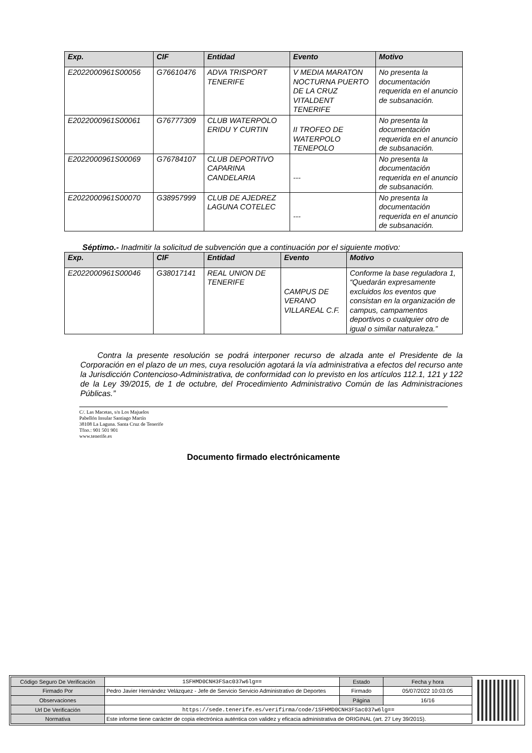| Exp. | CIF | Entidad | Evento | Motivo |
| --- | --- | --- | --- | --- |
| E2022000961S00056 | G76610476 | ADVA TRISPORT TENERIFE | V MEDIA MARATON NOCTURNA PUERTO DE LA CRUZ VITALDENT TENERIFE | No presenta la documentación requerida en el anuncio de subsanación. |
| E2022000961S00061 | G76777309 | CLUB WATERPOLO ERIDU Y CURTIN | II TROFEO DE WATERPOLO TENEPOLO | No presenta la documentación requerida en el anuncio de subsanación. |
| E2022000961S00069 | G76784107 | CLUB DEPORTIVO CAPARINA CANDELARIA | --- | No presenta la documentación requerida en el anuncio de subsanación. |
| E2022000961S00070 | G38957999 | CLUB DE AJEDREZ LAGUNA COTELEC | --- | No presenta la documentación requerida en el anuncio de subsanación. |
Séptimo.- Inadmitir la solicitud de subvención que a continuación por el siguiente motivo:
| Exp. | CIF | Entidad | Evento | Motivo |
| --- | --- | --- | --- | --- |
| E2022000961S00046 | G38017141 | REAL UNION DE TENERIFE | CAMPUS DE VERANO VILLAREAL C.F. | Conforme la base reguladora 1, “Quedarán expresamente excluidos los eventos que consistan en la organización de campus, campamentos deportivos o cualquier otro de igual o similar naturaleza.” |
Contra la presente resolución se podrá interponer recurso de alzada ante el Presidente de la Corporación en el plazo de un mes, cuya resolución agotará la vía administrativa a efectos del recurso ante la Jurisdicción Contencioso-Administrativa, de conformidad con lo previsto en los artículos 112.1, 121 y 122 de la Ley 39/2015, de 1 de octubre, del Procedimiento Administrativo Común de las Administraciones Públicas.”
Documento firmado electrónicamente
C/. Las Macetas, s/n Los Majuelos
Pabellón Insular Santiago Martín
38108 La Laguna. Santa Cruz de Tenerife
Tfno.: 901 501 901
www.tenerife.es
| Código Seguro De Verificación | 1SFHMD0CNH3FSac037w6lg== | Estado | Fecha y hora |
| Firmado Por | Pedro Javier Hernández Velázquez - Jefe de Servicio Servicio Administrativo de Deportes | Firmado | 05/07/2022 10:03:05 |
| Observaciones | | Página | 16/16 |
| Url De Verificación | https://sede.tenerife.es/verifirma/code/1SFHMD0CNH3FSac037w6lg== | | |
| Normativa | Este informe tiene carácter de copia electrónica auténtica con validez y eficacia administrativa de ORIGINAL (art. 27 Ley 39/2015). | | |